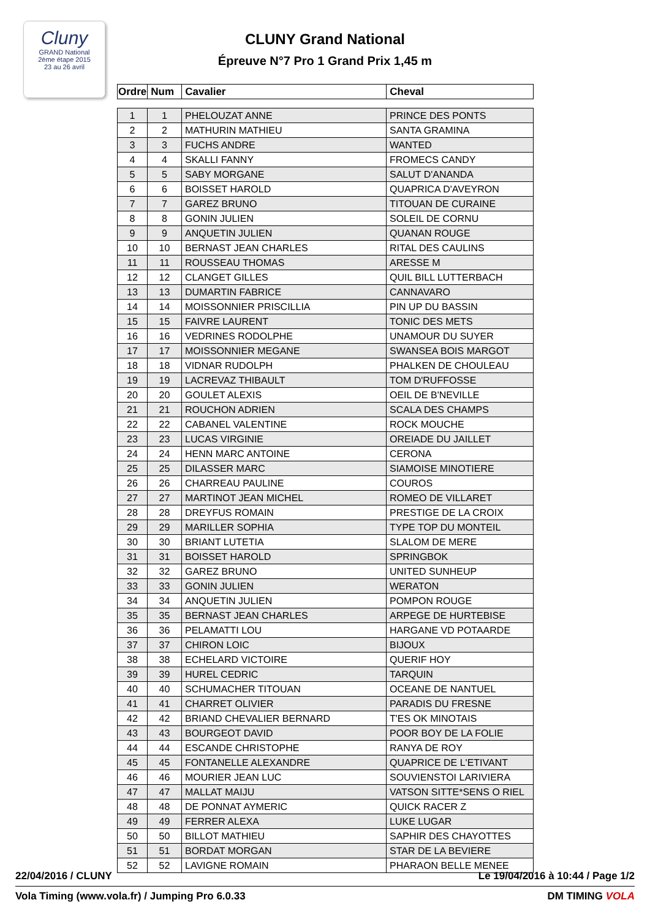Cluny
GRAND National
2ème étape 2015
23 au 26 avril
CLUNY Grand National
Épreuve N°7 Pro 1 Grand Prix 1,45 m
| Ordre | Num | Cavalier | Cheval |
| --- | --- | --- | --- |
| 1 | 1 | PHELOUZAT ANNE | PRINCE DES PONTS |
| 2 | 2 | MATHURIN MATHIEU | SANTA GRAMINA |
| 3 | 3 | FUCHS ANDRE | WANTED |
| 4 | 4 | SKALLI FANNY | FROMECS CANDY |
| 5 | 5 | SABY MORGANE | SALUT D'ANANDA |
| 6 | 6 | BOISSET HAROLD | QUAPRICA D'AVEYRON |
| 7 | 7 | GAREZ BRUNO | TITOUAN DE CURAINE |
| 8 | 8 | GONIN JULIEN | SOLEIL DE CORNU |
| 9 | 9 | ANQUETIN JULIEN | QUANAN ROUGE |
| 10 | 10 | BERNAST JEAN CHARLES | RITAL DES CAULINS |
| 11 | 11 | ROUSSEAU THOMAS | ARESSE M |
| 12 | 12 | CLANGET GILLES | QUIL BILL LUTTERBACH |
| 13 | 13 | DUMARTIN FABRICE | CANNAVARO |
| 14 | 14 | MOISSONNIER PRISCILLIA | PIN UP DU BASSIN |
| 15 | 15 | FAIVRE LAURENT | TONIC DES METS |
| 16 | 16 | VEDRINES RODOLPHE | UNAMOUR DU SUYER |
| 17 | 17 | MOISSONNIER MEGANE | SWANSEA BOIS MARGOT |
| 18 | 18 | VIDNAR RUDOLPH | PHALKEN DE CHOULEAU |
| 19 | 19 | LACREVAZ THIBAULT | TOM D'RUFFOSSE |
| 20 | 20 | GOULET ALEXIS | OEIL DE B'NEVILLE |
| 21 | 21 | ROUCHON ADRIEN | SCALA DES CHAMPS |
| 22 | 22 | CABANEL VALENTINE | ROCK MOUCHE |
| 23 | 23 | LUCAS VIRGINIE | OREIADE DU JAILLET |
| 24 | 24 | HENN MARC ANTOINE | CERONA |
| 25 | 25 | DILASSER MARC | SIAMOISE MINOTIERE |
| 26 | 26 | CHARREAU PAULINE | COUROS |
| 27 | 27 | MARTINOT JEAN MICHEL | ROMEO DE VILLARET |
| 28 | 28 | DREYFUS ROMAIN | PRESTIGE DE LA CROIX |
| 29 | 29 | MARILLER SOPHIA | TYPE TOP DU MONTEIL |
| 30 | 30 | BRIANT LUTETIA | SLALOM DE MERE |
| 31 | 31 | BOISSET HAROLD | SPRINGBOK |
| 32 | 32 | GAREZ BRUNO | UNITED SUNHEUP |
| 33 | 33 | GONIN JULIEN | WERATON |
| 34 | 34 | ANQUETIN JULIEN | POMPON ROUGE |
| 35 | 35 | BERNAST JEAN CHARLES | ARPEGE DE HURTEBISE |
| 36 | 36 | PELAMATTI LOU | HARGANE VD POTAARDE |
| 37 | 37 | CHIRON LOIC | BIJOUX |
| 38 | 38 | ECHELARD VICTOIRE | QUERIF HOY |
| 39 | 39 | HUREL CEDRIC | TARQUIN |
| 40 | 40 | SCHUMACHER TITOUAN | OCEANE DE NANTUEL |
| 41 | 41 | CHARRET OLIVIER | PARADIS DU FRESNE |
| 42 | 42 | BRIAND CHEVALIER BERNARD | T'ES OK MINOTAIS |
| 43 | 43 | BOURGEOT DAVID | POOR BOY DE LA FOLIE |
| 44 | 44 | ESCANDE CHRISTOPHE | RANYA DE ROY |
| 45 | 45 | FONTANELLE ALEXANDRE | QUAPRICE DE L'ETIVANT |
| 46 | 46 | MOURIER JEAN LUC | SOUVIENSTOI LARIVIERA |
| 47 | 47 | MALLAT MAIJU | VATSON SITTE*SENS O RIEL |
| 48 | 48 | DE PONNAT AYMERIC | QUICK RACER Z |
| 49 | 49 | FERRER ALEXA | LUKE LUGAR |
| 50 | 50 | BILLOT MATHIEU | SAPHIR DES CHAYOTTES |
| 51 | 51 | BORDAT MORGAN | STAR DE LA BEVIERE |
| 52 | 52 | LAVIGNE ROMAIN | PHARAON BELLE MENEE |
22/04/2016 / CLUNY Le 19/04/2016 à 10:44 / Page 1/2
Vola Timing (www.vola.fr) / Jumping Pro 6.0.33 DM TIMING VOLA